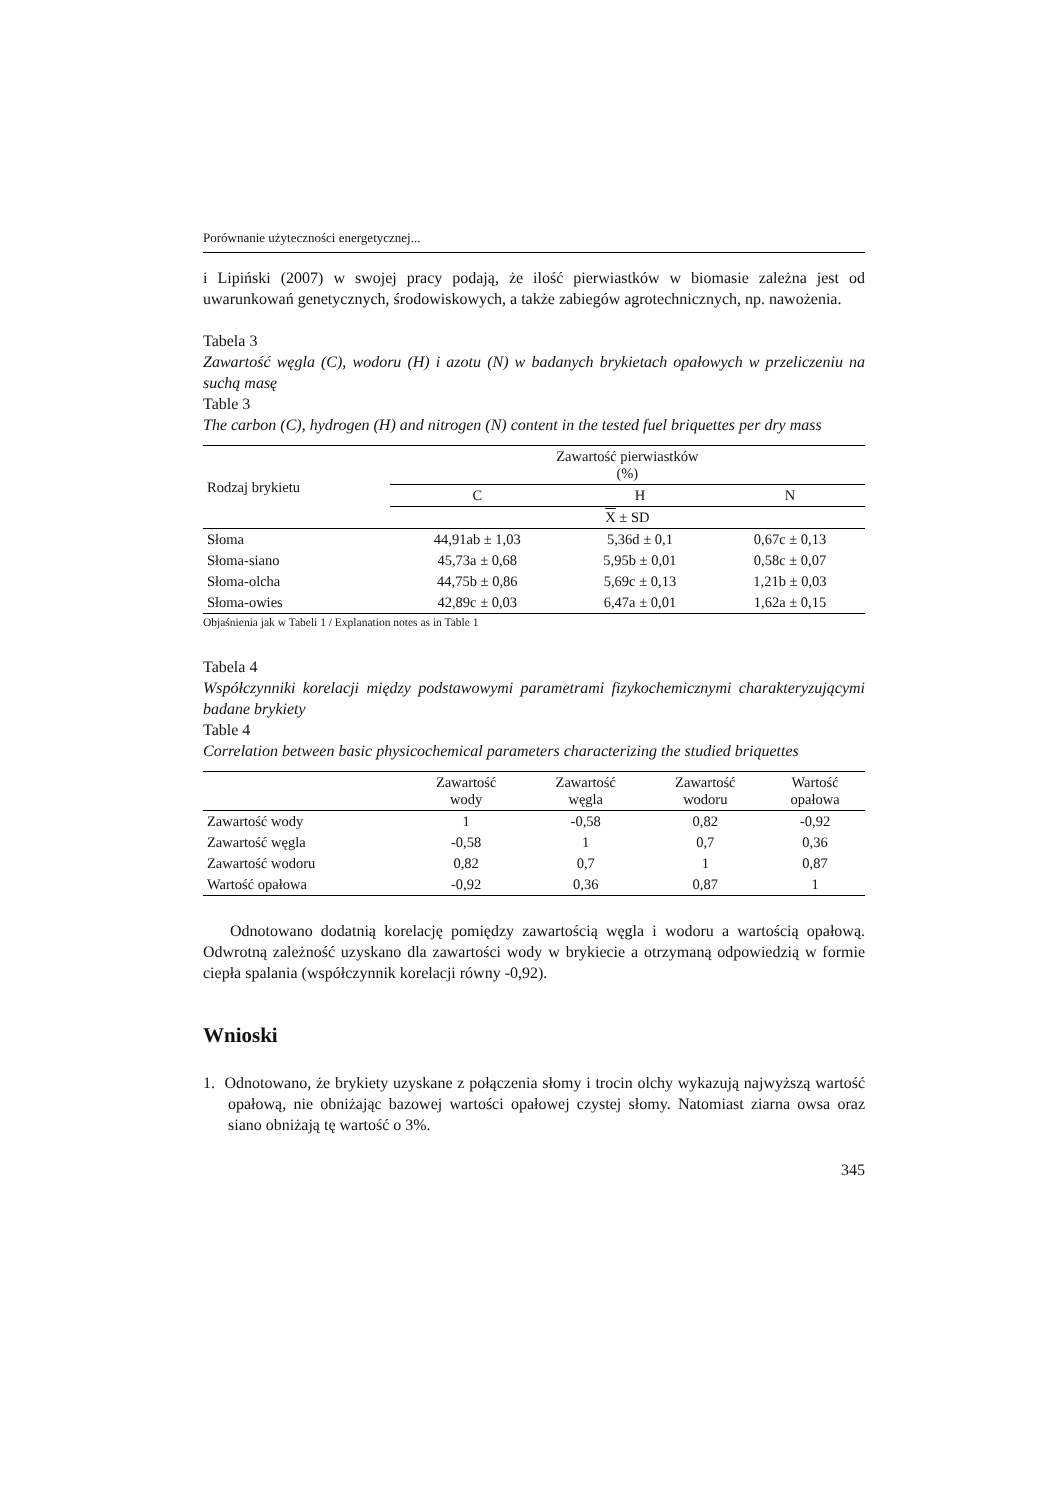Porównanie użyteczności energetycznej...
i Lipiński (2007) w swojej pracy podają, że ilość pierwiastków w biomasie zależna jest od uwarunkowań genetycznych, środowiskowych, a także zabiegów agrotechnicznych, np. nawożenia.
Tabela 3
Zawartość węgla (C), wodoru (H) i azotu (N) w badanych brykietach opałowych w przeliczeniu na suchą masę
Table 3
The carbon (C), hydrogen (H) and nitrogen (N) content in the tested fuel briquettes per dry mass
| Rodzaj brykietu | Zawartość pierwiastków (%) | | |
| --- | --- | --- | --- |
| | C | H | N |
| | X ± SD | | |
| Słoma | 44,91ab ± 1,03 | 5,36d ± 0,1 | 0,67c ± 0,13 |
| Słoma-siano | 45,73a ± 0,68 | 5,95b ± 0,01 | 0,58c ± 0,07 |
| Słoma-olcha | 44,75b ± 0,86 | 5,69c ± 0,13 | 1,21b ± 0,03 |
| Słoma-owies | 42,89c ± 0,03 | 6,47a ± 0,01 | 1,62a ± 0,15 |
Objaśnienia jak w Tabeli 1 / Explanation notes as in Table 1
Tabela 4
Współczynniki korelacji między podstawowymi parametrami fizykochemicznymi charakteryzującymi badane brykiety
Table 4
Correlation between basic physicochemical parameters characterizing the studied briquettes
| | Zawartość wody | Zawartość węgla | Zawartość wodoru | Wartość opałowa |
| --- | --- | --- | --- | --- |
| Zawartość wody | 1 | -0,58 | 0,82 | -0,92 |
| Zawartość węgla | -0,58 | 1 | 0,7 | 0,36 |
| Zawartość wodoru | 0,82 | 0,7 | 1 | 0,87 |
| Wartość opałowa | -0,92 | 0,36 | 0,87 | 1 |
Odnotowano dodatnią korelację pomiędzy zawartością węgla i wodoru a wartością opałową. Odwrotną zależność uzyskano dla zawartości wody w brykiecie a otrzymaną odpowiedzią w formie ciepła spalania (współczynnik korelacji równy -0,92).
Wnioski
1. Odnotowano, że brykiety uzyskane z połączenia słomy i trocin olchy wykazują najwyższą wartość opałową, nie obniżając bazowej wartości opałowej czystej słomy. Natomiast ziarna owsa oraz siano obniżają tę wartość o 3%.
345